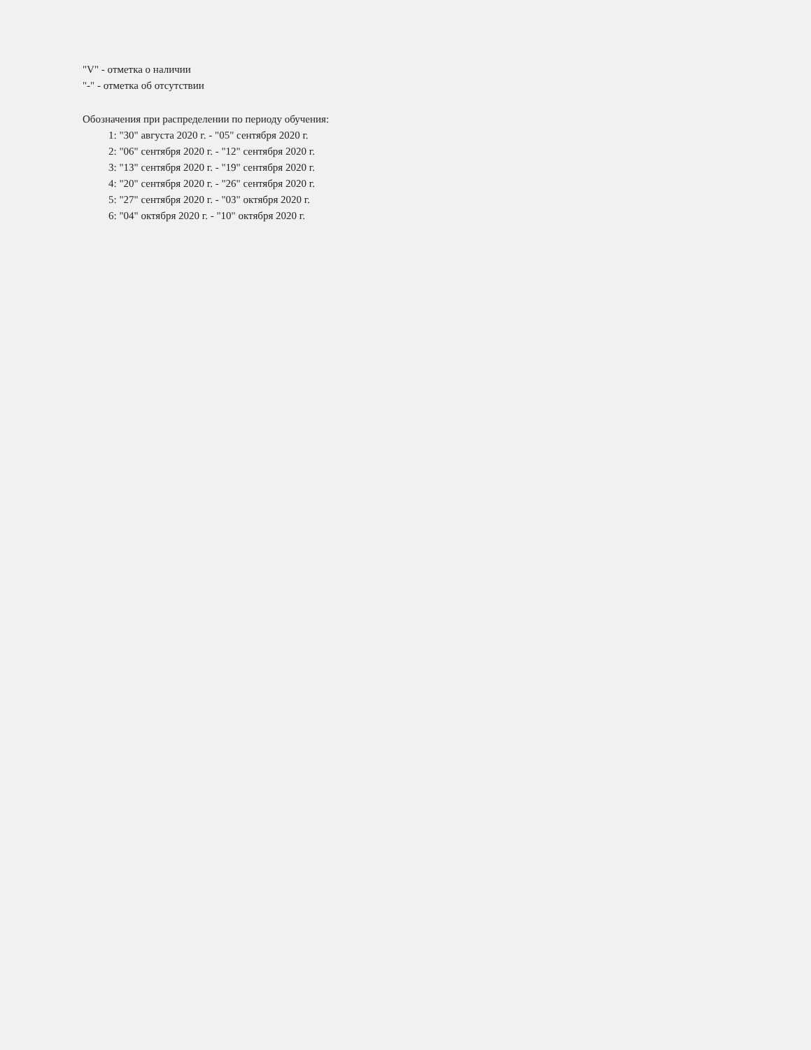"V" - отметка о наличии
"-" - отметка об отсутствии
Обозначения при распределении по периоду обучения:
1: "30" августа 2020 г. - "05" сентября 2020 г.
2: "06" сентября 2020 г. - "12" сентября 2020 г.
3: "13" сентября 2020 г. - "19" сентября 2020 г.
4: "20" сентября 2020 г. - "26" сентября 2020 г.
5: "27" сентября 2020 г. - "03" октября 2020 г.
6: "04" октября 2020 г. - "10" октября 2020 г.